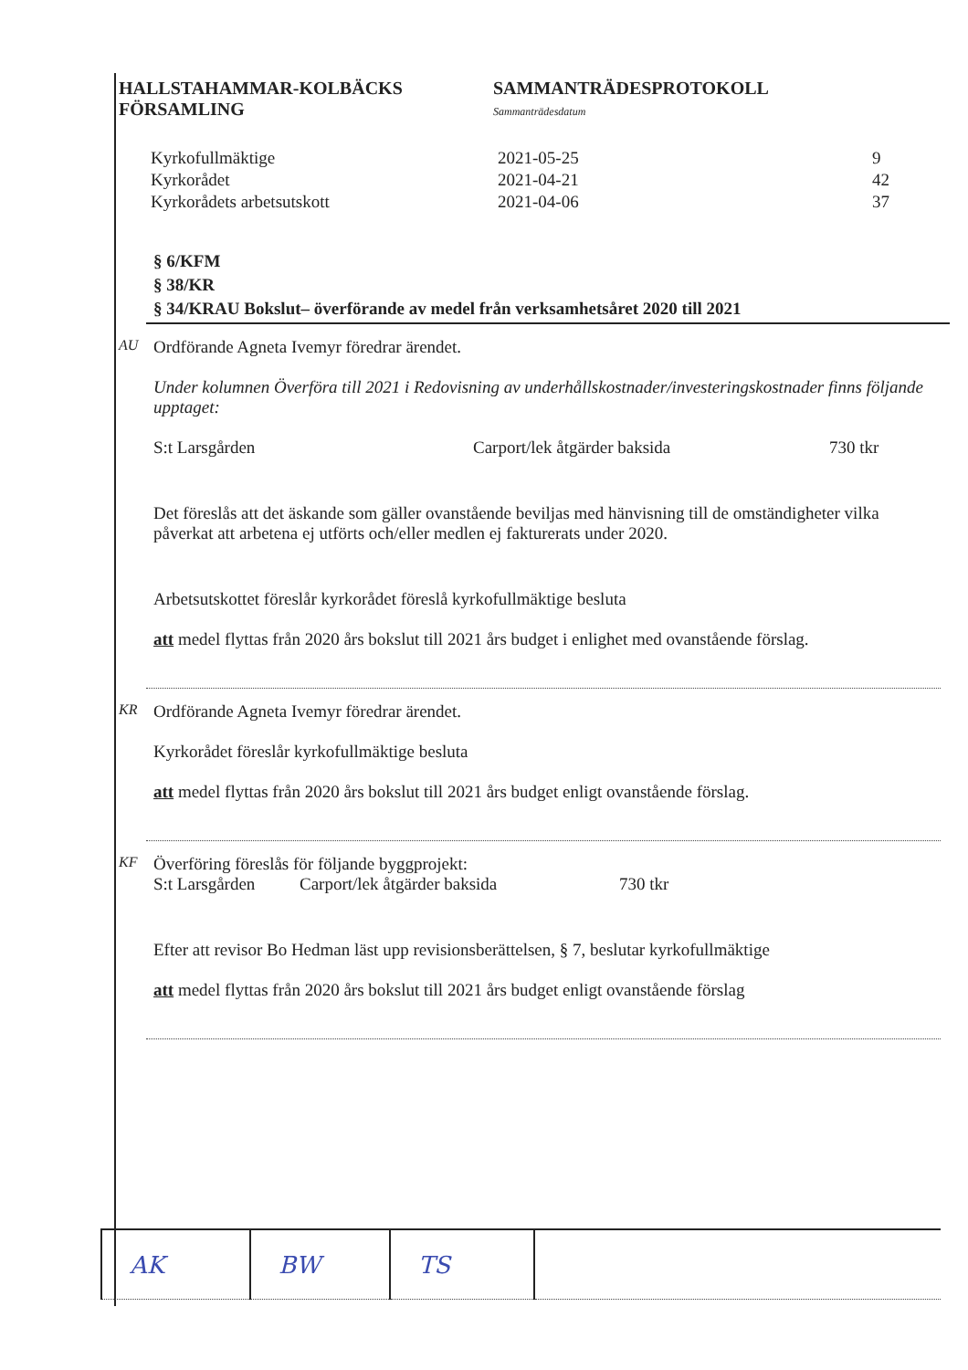HALLSTAHAMMAR-KOLBÄCKS
FÖRSAMLING
SAMMANTRÄDESPROTOKOLL
Sammanträdesdatum
| Kyrkofullmäktige | 2021-05-25 | 9 |
| Kyrkorådet | 2021-04-21 | 42 |
| Kyrkorådets arbetsutskott | 2021-04-06 | 37 |
§ 6/KFM
§ 38/KR
§ 34/KRAU Bokslut– överförande av medel från verksamhetsåret 2020 till 2021
AU
Ordförande Agneta Ivemyr föredrar ärendet.
Under kolumnen Överföra till 2021 i Redovisning av underhållskostnader/investeringskostnader finns följande upptaget:
S:t Larsgården Carport/lek åtgärder baksida 730 tkr
Det föreslås att det äskande som gäller ovanstående beviljas med hänvisning till de omständigheter vilka påverkat att arbetena ej utförts och/eller medlen ej fakturerats under 2020.
Arbetsutskottet föreslår kyrkorådet föreslå kyrkofullmäktige besluta
att medel flyttas från 2020 års bokslut till 2021 års budget i enlighet med ovanstående förslag.
KR
Ordförande Agneta Ivemyr föredrar ärendet.
Kyrkorådet föreslår kyrkofullmäktige besluta
att medel flyttas från 2020 års bokslut till 2021 års budget enligt ovanstående förslag.
KF
Överföring föreslås för följande byggprojekt:
S:t Larsgården Carport/lek åtgärder baksida 730 tkr
Efter att revisor Bo Hedman läst upp revisionsberättelsen, § 7, beslutar kyrkofullmäktige
att medel flyttas från 2020 års bokslut till 2021 års budget enligt ovanstående förslag
| AK | BW | TS | |